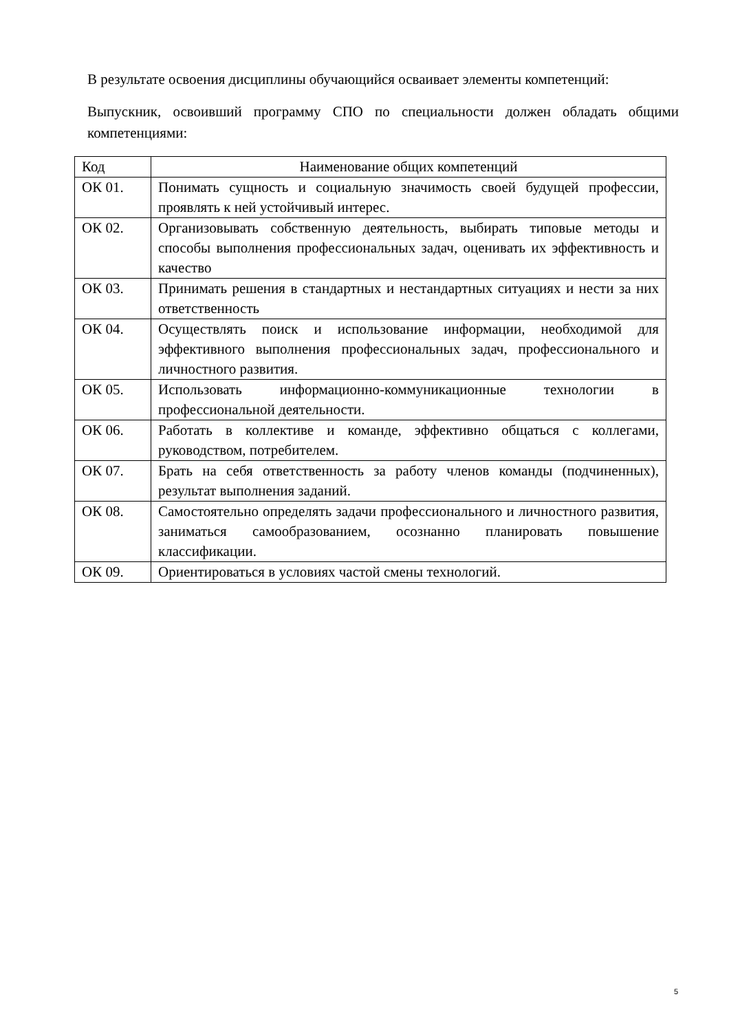В результате освоения дисциплины обучающийся осваивает элементы компетенций:
Выпускник, освоивший программу СПО по специальности должен обладать общими компетенциями:
| Код | Наименование общих компетенций |
| --- | --- |
| ОК 01. | Понимать сущность и социальную значимость своей будущей профессии, проявлять к ней устойчивый интерес. |
| ОК 02. | Организовывать собственную деятельность, выбирать типовые методы и способы выполнения профессиональных задач, оценивать их эффективность и качество |
| ОК 03. | Принимать решения в стандартных и нестандартных ситуациях и нести за них ответственность |
| ОК 04. | Осуществлять поиск и использование информации, необходимой для эффективного выполнения профессиональных задач, профессионального и личностного развития. |
| ОК 05. | Использовать информационно-коммуникационные технологии в профессиональной деятельности. |
| ОК 06. | Работать в коллективе и команде, эффективно общаться с коллегами, руководством, потребителем. |
| ОК 07. | Брать на себя ответственность за работу членов команды (подчиненных), результат выполнения заданий. |
| ОК 08. | Самостоятельно определять задачи профессионального и личностного развития, заниматься самообразованием, осознанно планировать повышение классификации. |
| ОК 09. | Ориентироваться в условиях частой смены технологий. |
5